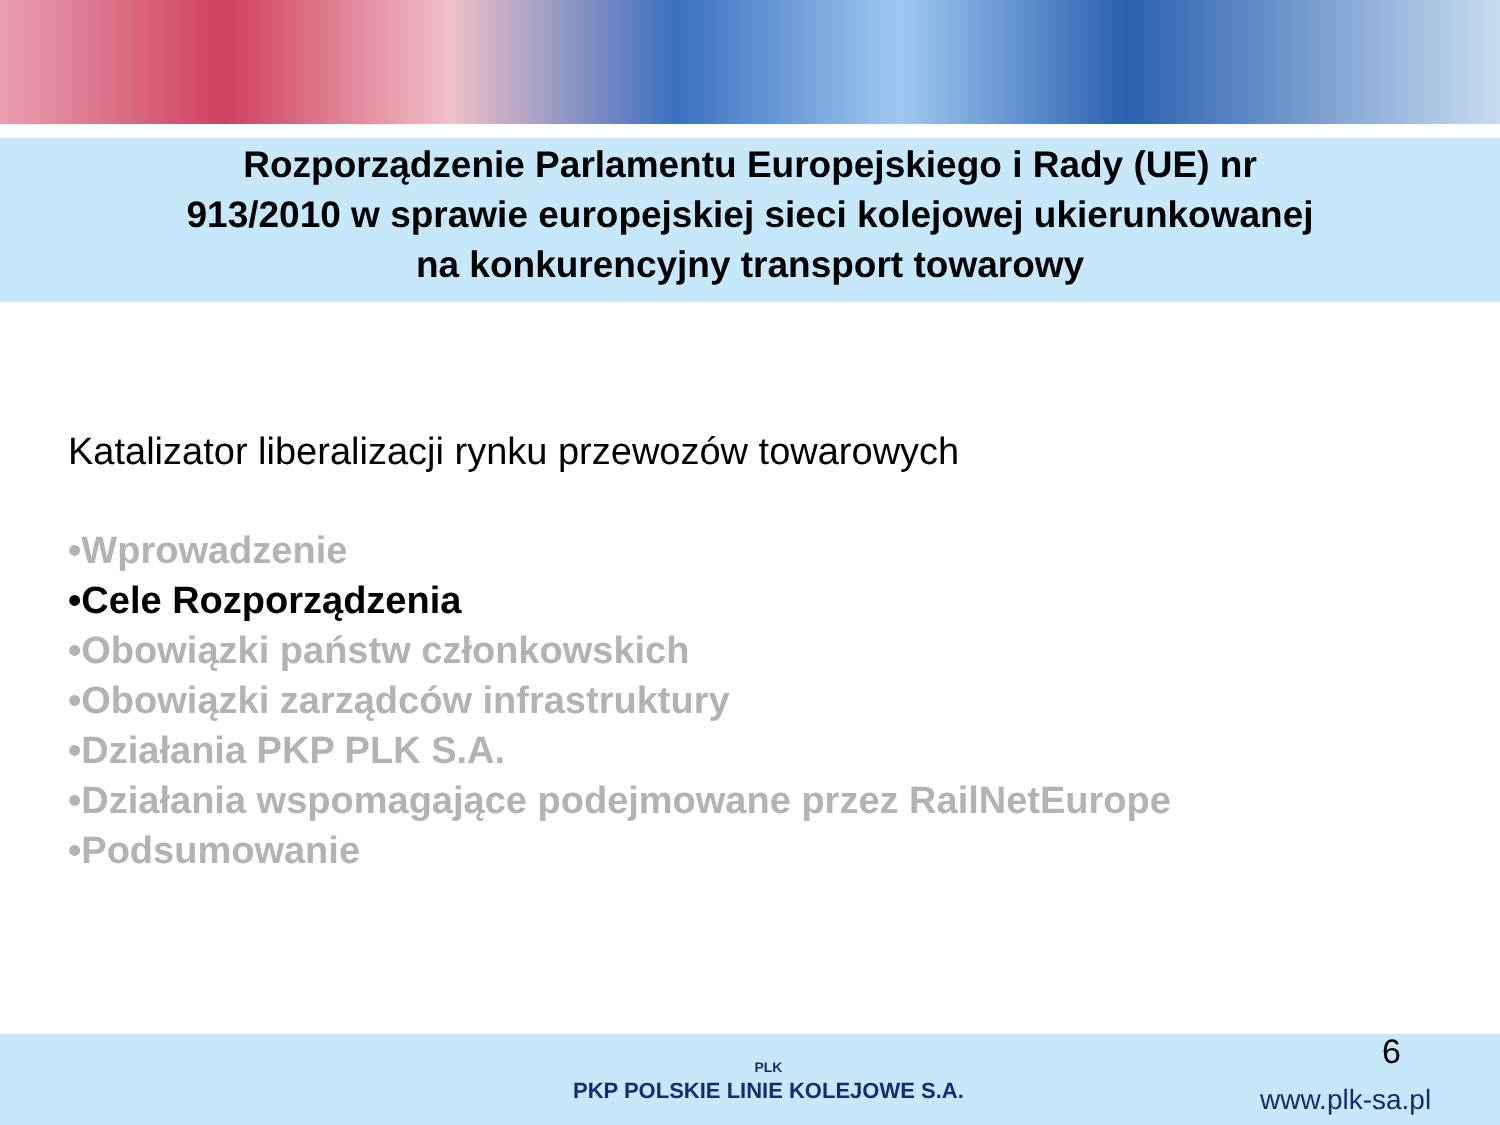Rozporządzenie Parlamentu Europejskiego i Rady (UE) nr
913/2010 w sprawie europejskiej sieci kolejowej ukierunkowanej
na konkurencyjny transport towarowy
Katalizator liberalizacji rynku przewozów towarowych
•Wprowadzenie
•Cele Rozporządzenia
•Obowiązki państw członkowskich
•Obowiązki zarządców infrastruktury
•Działania PKP PLK S.A.
•Działania wspomagające podejmowane przez RailNetEurope
•Podsumowanie
PLK
PKP POLSKIE LINIE KOLEJOWE S.A.
6
www.plk-sa.pl